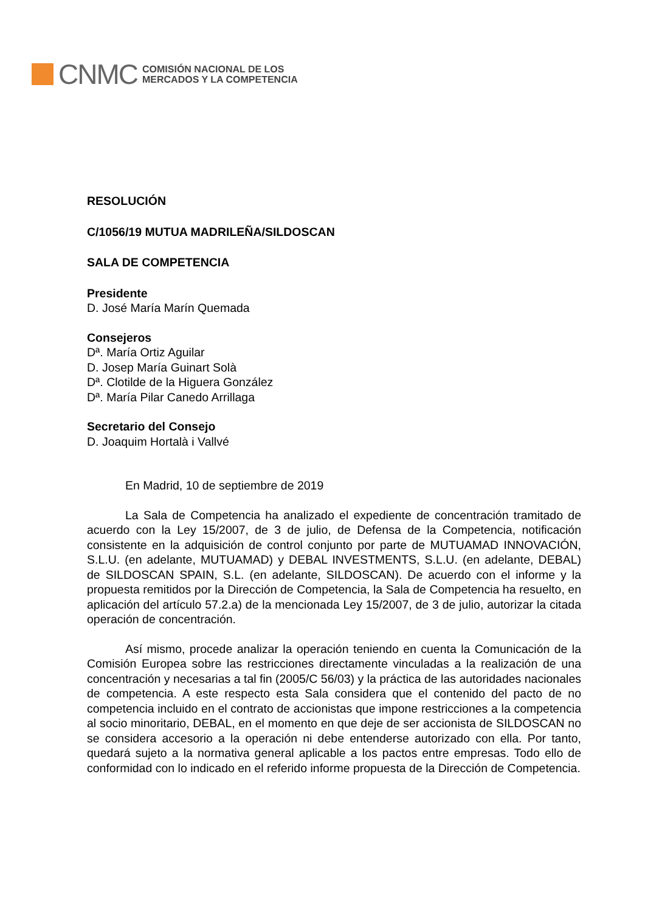CNMC
COMISIÓN NACIONAL DE LOS
MERCADOS Y LA COMPETENCIA
RESOLUCIÓN
C/1056/19 MUTUA MADRILEÑA/SILDOSCAN
SALA DE COMPETENCIA
Presidente
D. José María Marín Quemada
Consejeros
Dª. María Ortiz Aguilar
D. Josep María Guinart Solà
Dª. Clotilde de la Higuera González
Dª. María Pilar Canedo Arrillaga
Secretario del Consejo
D. Joaquim Hortalà i Vallvé
En Madrid, 10 de septiembre de 2019
La Sala de Competencia ha analizado el expediente de concentración tramitado de acuerdo con la Ley 15/2007, de 3 de julio, de Defensa de la Competencia, notificación consistente en la adquisición de control conjunto por parte de MUTUAMAD INNOVACIÓN, S.L.U. (en adelante, MUTUAMAD) y DEBAL INVESTMENTS, S.L.U. (en adelante, DEBAL) de SILDOSCAN SPAIN, S.L. (en adelante, SILDOSCAN). De acuerdo con el informe y la propuesta remitidos por la Dirección de Competencia, la Sala de Competencia ha resuelto, en aplicación del artículo 57.2.a) de la mencionada Ley 15/2007, de 3 de julio, autorizar la citada operación de concentración.
Así mismo, procede analizar la operación teniendo en cuenta la Comunicación de la Comisión Europea sobre las restricciones directamente vinculadas a la realización de una concentración y necesarias a tal fin (2005/C 56/03) y la práctica de las autoridades nacionales de competencia. A este respecto esta Sala considera que el contenido del pacto de no competencia incluido en el contrato de accionistas que impone restricciones a la competencia al socio minoritario, DEBAL, en el momento en que deje de ser accionista de SILDOSCAN no se considera accesorio a la operación ni debe entenderse autorizado con ella. Por tanto, quedará sujeto a la normativa general aplicable a los pactos entre empresas. Todo ello de conformidad con lo indicado en el referido informe propuesta de la Dirección de Competencia.